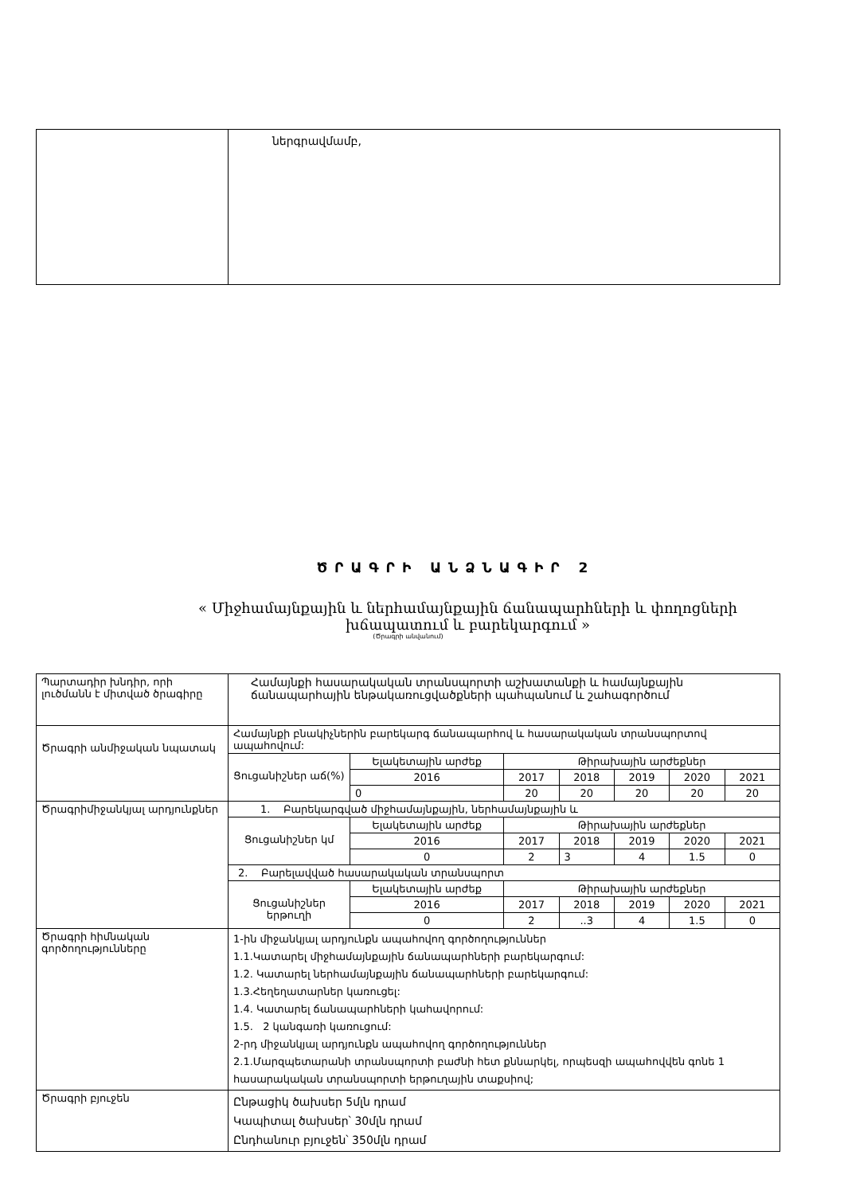| | ներգրավմամբ, |
ԾՐԱԳՐԻ ԱՆՁՆԱԳԻՐ 2
« Միջհամայնքային և ներհամայնքային ճանապարհների և փողոցների խճապատում և բարեկարգում »
(Ծրագրի անվանում)
| Պարտադիր խնդիր, որի լուծմանն է միտված ծրագիրը | Համայնքի հասարակական տրանսպորտի աշխատանքի և համայնքային ճանապարհային ենթակառուցվածքների պահպանում և շահագործում | | | | | | |
| Ծրագրի անմիջական նպատակ | Համայնքի բնակիչներին բարեկարգ ճանապարհով և հասարակական տրանսպորտով ապահովում: | | | | | | |
| | Ցուցանիշներ աճ(%) | Ելակետային արժեք | Թիրախային արժեքներ | | | | |
| | | 2016 | 2017 | 2018 | 2019 | 2020 | 2021 |
| | | 0 | 20 | 20 | 20 | 20 | 20 |
| Ծրագրիմիջանկյալ արդյունքներ | 1. Բարեկարգված միջհամայնքային, ներհամայնքային և | | | | | | |
| | Ցուցանիշներ կմ | Ելակետային արժեք | Թիրախային արժեքներ | | | | |
| | | 2016 | 2017 | 2018 | 2019 | 2020 | 2021 |
| | | 0 | 2 | 3 | 4 | 1.5 | 0 |
| | 2. Բարելավված հասարակական տրանսպորտ | | | | | | |
| | Ցուցանիշներ երթուղի | Ելակետային արժեք | Թիրախային արժեքներ | | | | |
| | | 2016 | 2017 | 2018 | 2019 | 2020 | 2021 |
| | | 0 | 2 | ..3 | 4 | 1.5 | 0 |
| Ծրագրի հիմնական գործողությունները | 1-ին միջանկյալ արդյունքն ապահովող գործողություններ 1.1.Կատարել միջհամայնքային ճանապարհների բարեկարգում: 1.2. Կատարել ներհամայնքային ճանապարհների բարեկարգում: 1.3.Հեղեղատարներ կառուցել: 1.4. Կատարել ճանապարհների կահավորում: 1.5. 2 կանգառի կառուցում: 2-րդ միջանկյալ արդյունքն ապահովող գործողություններ 2.1.Մարզպետարանի տրանսպորտի բաժնի հետ քննարկել, որպեսզի ապահովվեն գոնե 1 հասարակական տրանսպորտի երթուղային տաքսիով; | | | | | | |
| Ծրագրի բյուջեն | Ընթացիկ ծախսեր 5մլն դրամ Կապիտալ ծախսեր՝ 30մլն դրամ Ընդհանուր բյուջեն՝ 350մլն դրամ | | | | | | |